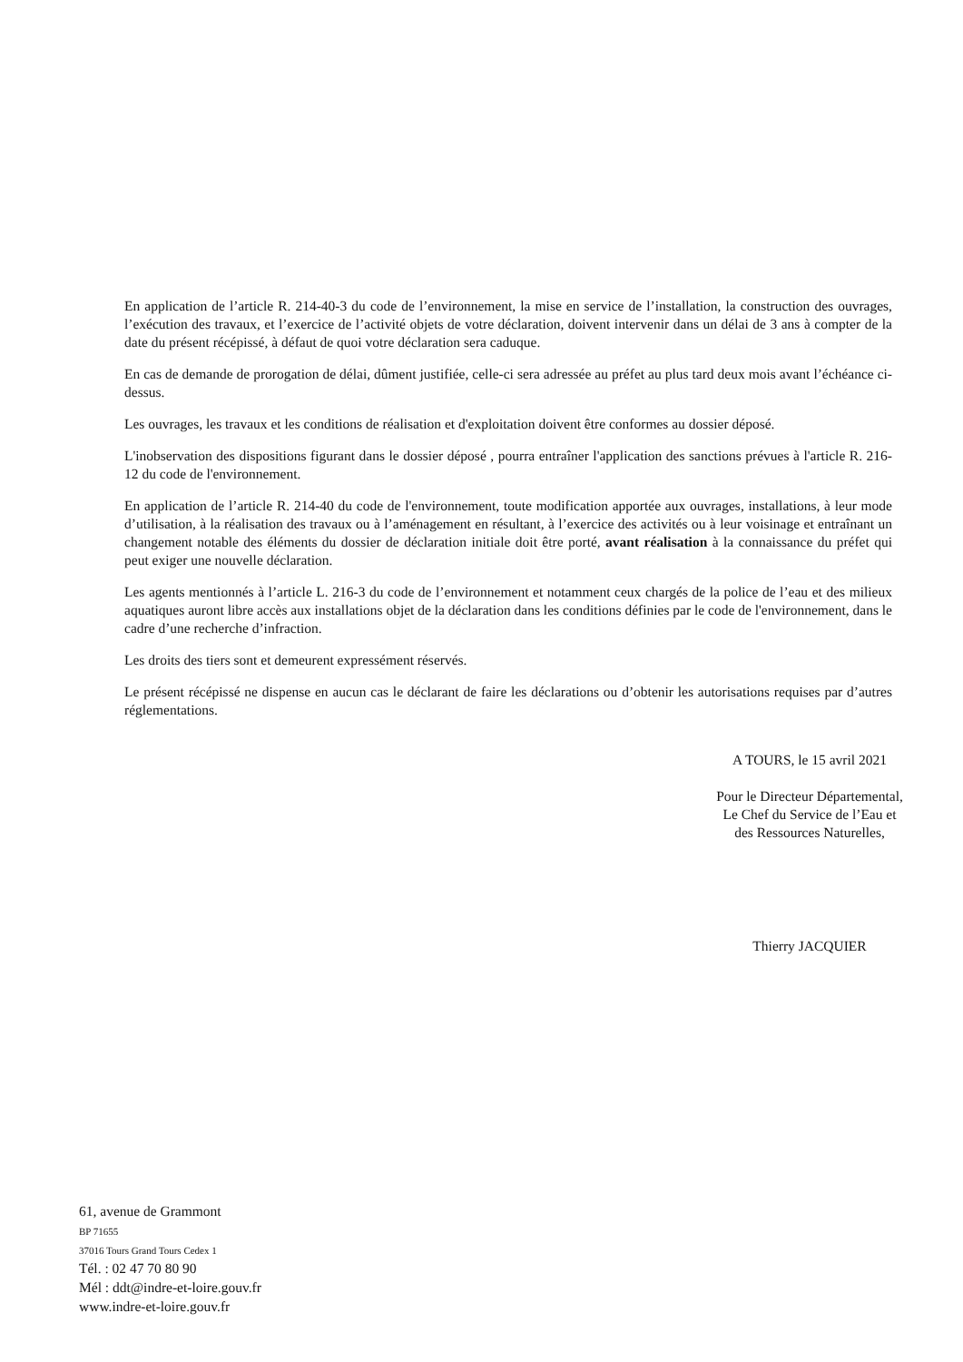En application de l’article R. 214-40-3 du code de l’environnement, la mise en service de l’installation, la construction des ouvrages, l’exécution des travaux, et l’exercice de l’activité objets de votre déclaration, doivent intervenir dans un délai de 3 ans à compter de la date du présent récépissé, à défaut de quoi votre déclaration sera caduque.
En cas de demande de prorogation de délai, dûment justifiée, celle-ci sera adressée au préfet au plus tard deux mois avant l’échéance ci-dessus.
Les ouvrages, les travaux et les conditions de réalisation et d'exploitation doivent être conformes au dossier déposé.
L'inobservation des dispositions figurant dans le dossier déposé , pourra entraîner l'application des sanctions prévues à l'article R. 216-12 du code de l'environnement.
En application de l’article R. 214-40 du code de l'environnement, toute modification apportée aux ouvrages, installations, à leur mode d’utilisation, à la réalisation des travaux ou à l’aménagement en résultant, à l’exercice des activités ou à leur voisinage et entraînant un changement notable des éléments du dossier de déclaration initiale doit être porté, avant réalisation à la connaissance du préfet qui peut exiger une nouvelle déclaration.
Les agents mentionnés à l’article L. 216-3 du code de l’environnement et notamment ceux chargés de la police de l’eau et des milieux aquatiques auront libre accès aux installations objet de la déclaration dans les conditions définies par le code de l'environnement, dans le cadre d’une recherche d’infraction.
Les droits des tiers sont et demeurent expressément réservés.
Le présent récépissé ne dispense en aucun cas le déclarant de faire les déclarations ou d’obtenir les autorisations requises par d’autres réglementations.
A TOURS, le 15 avril 2021
Pour le Directeur Départemental,
Le Chef du Service de l’Eau et
des Ressources Naturelles,
Thierry JACQUIER
61, avenue de Grammont
BP 71655
37016 Tours Grand Tours Cedex 1
Tél. : 02 47 70 80 90
Mél : ddt@indre-et-loire.gouv.fr
www.indre-et-loire.gouv.fr